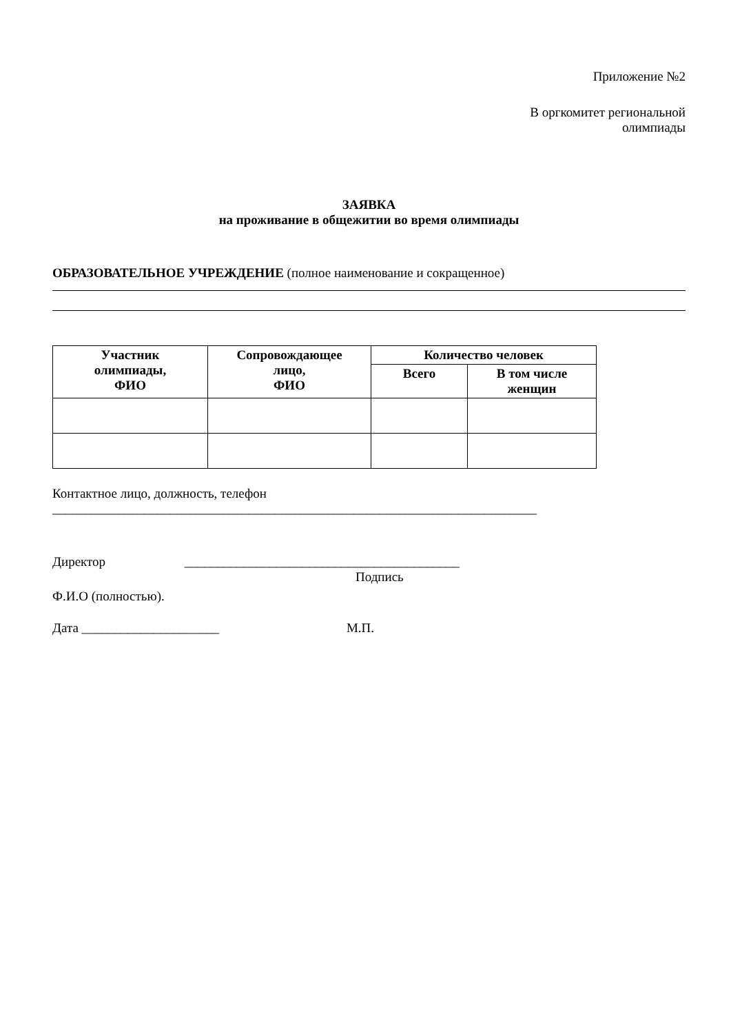Приложение №2
В оргкомитет региональной
олимпиады
ЗАЯВКА
на проживание в общежитии во время олимпиады
ОБРАЗОВАТЕЛЬНОЕ УЧРЕЖДЕНИЕ (полное наименование и сокращенное)
| Участник олимпиады, ФИО | Сопровождающее лицо, ФИО | Количество человек | |
| --- | --- | --- | --- |
| | | Всего | В том числе женщин |
Контактное лицо, должность, телефон
__________________________________________________________________________
Директор __________________________________________
Подпись
Ф.И.О (полностью).
Дата _____________________ М.П.